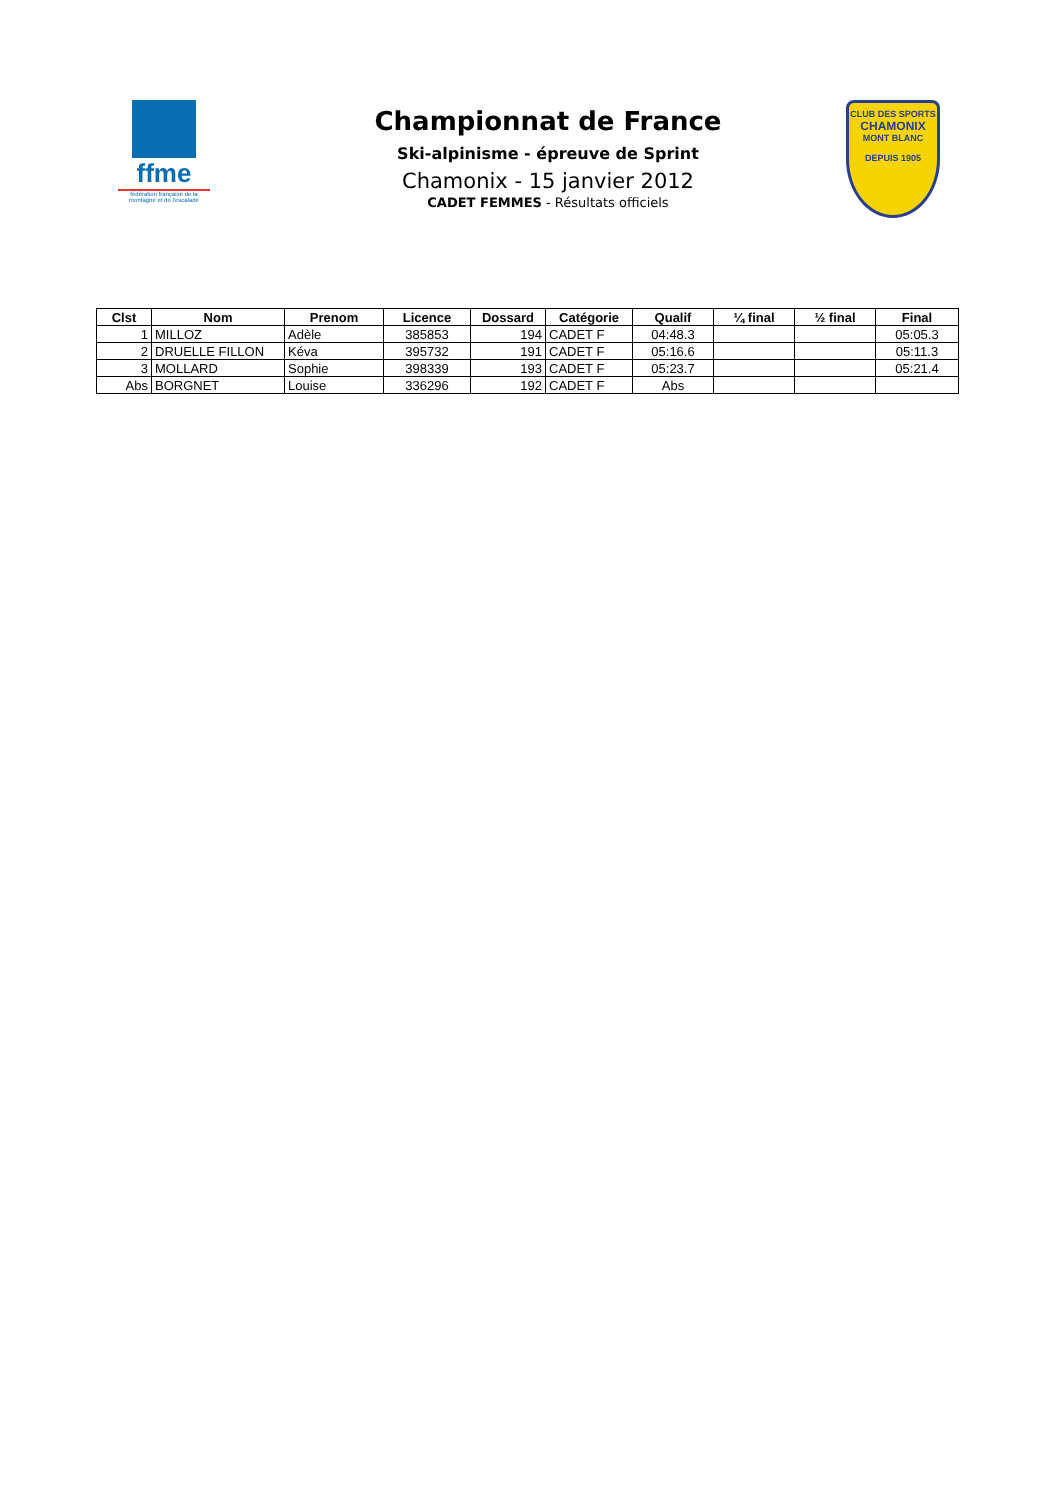ffme
fédération française de la montagne et de l'escalade
Championnat de France
Ski-alpinisme - épreuve de Sprint
Chamonix - 15 janvier 2012
CADET FEMMES - Résultats officiels
CLUB DES SPORTS
CHAMONIX
MONT BLANC
DEPUIS 1905
| Clst | Nom | Prenom | Licence | Dossard | Catégorie | Qualif | ¼ final | ½ final | Final |
| --- | --- | --- | --- | --- | --- | --- | --- | --- | --- |
| 1 | MILLOZ | Adèle | 385853 | 194 | CADET F | 04:48.3 | | | 05:05.3 |
| 2 | DRUELLE FILLON | Kéva | 395732 | 191 | CADET F | 05:16.6 | | | 05:11.3 |
| 3 | MOLLARD | Sophie | 398339 | 193 | CADET F | 05:23.7 | | | 05:21.4 |
| Abs | BORGNET | Louise | 336296 | 192 | CADET F | Abs | | | |